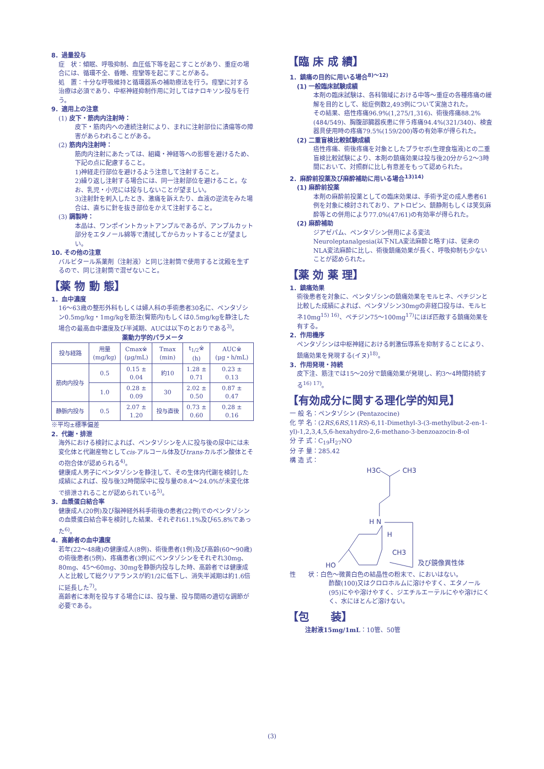8．過量投与
症　状：傾眠、呼吸抑制、血圧低下等を起こすことがあり、重症の場合には、循環不全、昏睡、痙攣等を起こすことがある。
処　置：十分な呼吸維持と循環器系の補助療法を行う。痙攣に対する治療は必須であり、中枢神経抑制作用に対してはナロキソン投与を行う。
9．適用上の注意
(1) 皮下・筋肉内注射時：
皮下・筋肉内への連続注射により、まれに注射部位に潰瘍等の障害があらわれることがある。
(2) 筋肉内注射時：
筋肉内注射にあたっては、組織・神経等への影響を避けるため、下記の点に配慮すること。
1)神経走行部位を避けるよう注意して注射すること。
2)繰り返し注射する場合には、同一注射部位を避けること。なお、乳児・小児には投与しないことが望ましい。
3)注射針を刺入したとき、激痛を訴えたり、血液の逆流をみた場合は、直ちに針を抜き部位をかえて注射すること。
(3) 調製時：
本品は、ワンポイントカットアンプルであるが、アンプルカット部分をエタノール綿等で清拭してからカットすることが望ましい。
10. その他の注意
バルビタール系薬剤（注射液）と同じ注射筒で使用すると沈殿を生ずるので、同じ注射筒で混ぜないこと。
【薬 物 動 態】
1．血中濃度
16～63歳の整形外科もしくは婦人科の手術患者30名に、ペンタゾシン0.5mg/kg・1mg/kgを筋注(臀筋内)もしくは0.5mg/kgを静注した場合の最高血中濃度及び半減期、AUCは以下のとおりである<sup>3)</sup>。
薬動力学的パラメータ
| 投与経路 | 用量 (mg/kg) | Cmax※ (μg/mL) | Tmax (min) | t<sub>1/2</sub>※ (h) | AUC※ (μg・h/mL) |
| --- | --- | --- | --- | --- | --- |
| 筋肉内投与 | 0.5 | 0.15 ± 0.04 | 約10 | 1.28 ± 0.71 | 0.23 ± 0.13 |
| | 1.0 | 0.28 ± 0.09 | 30 | 2.02 ± 0.50 | 0.87 ± 0.47 |
| 静脈内投与 | 0.5 | 2.07 ± 1.20 | 投与直後 | 0.73 ± 0.60 | 0.28 ± 0.16 |
※平均±標準偏差
2．代謝・排泄
海外における検討によれば、ペンタゾシンを人に投与後の尿中には未変化体と代謝産物としてcis-アルコール体及びtrans-カルボン酸体とその抱合体が認められる<sup>4)</sup>。
健康成人男子にペンタゾシンを静注して、その生体内代謝を検討した成績によれば、投与後32時間尿中に投与量の8.4～24.0%が未変化体で排泄されることが認められている<sup>5)</sup>。
3．血漿蛋白結合率
健康成人(20例)及び脳神経外科手術後の患者(22例)でのペンタゾシンの血漿蛋白結合率を検討した結果、それぞれ61.1%及び65.8%であった<sup>6)</sup>。
4．高齢者の血中濃度
若年(22～48歳)の健康成人(8例)、術後患者(1例)及び高齢(60～90歳)の術後患者(5例)、疼痛患者(3例)にペンタゾシンをそれぞれ30mg、80mg、45～60mg、30mgを静脈内投与した時、高齢者では健康成人と比較して総クリアランスが約1/2に低下し、消失半減期は約1.6倍に延長した<sup>7)</sup>。
高齢者に本剤を投与する場合には、投与量、投与間隔の適切な調節が必要である。
【臨 床 成 績】
1．鎮痛の目的に用いる場合<sup>8)～12)</sup>
(1) 一般臨床試験成績
本剤の臨床試験は、各科領域における中等～重症の各種疼痛の緩解を目的として、総症例数2,493例について実施された。
その結果、癌性疼痛96.9%(1,275/1,316)、術後疼痛88.2%(484/549)、胸腹部臓器疾患に伴う疼痛94.4%(321/340)、検査器具使用時の疼痛79.5%(159/200)等の有効率が得られた。
(2) 二重盲検比較試験成績
癌性疼痛、術後疼痛を対象としたプラセボ(生理食塩液)との二重盲検比較試験により、本剤の鎮痛効果は投与後20分から2～3時間において、対照群に比し有意差をもって認められた。
2．麻酔前投薬及び麻酔補助に用いる場合<sup>13)14)</sup>
(1) 麻酔前投薬
本剤の麻酔前投薬としての臨床効果は、手術予定の成人患者61例を対象に検討されており、アトロピン、鎮静剤もしくは笑気麻酔等との併用により77.0%(47/61)の有効率が得られた。
(2) 麻酔補助
ジアゼパム、ペンタゾシン併用による変法Neuroleptanalgesia(以下NLA変法麻酔と略す)は、従来のNLA変法麻酔に比し、術後鎮痛効果が長く、呼吸抑制も少ないことが認められた。
【薬 効 薬 理】
1．鎮痛効果
術後患者を対象に、ペンタゾシンの鎮痛効果をモルヒネ、ペチジンと比較した成績によれば、ペンタゾシン30mgの非経口投与は、モルヒネ10mg<sup>15) 16)</sup>、ペチジン75～100mg<sup>17)</sup>にほぼ匹敵する鎮痛効果を有する。
2．作用機序
ペンタゾシンは中枢神経における刺激伝導系を抑制することにより、鎮痛効果を発現する(イヌ)<sup>18)</sup>。
3．作用発現・持続
皮下注、筋注では15～20分で鎮痛効果が発現し、約3～4時間持続する<sup>16) 17)</sup>。
【有効成分に関する理化学的知見】
一 般 名：ペンタゾシン (Pentazocine)
化 学 名：(2RS,6RS,11RS)-6,11-Dimethyl-3-(3-methylbut-2-en-1-yl)-1,2,3,4,5,6-hexahydro-2,6-methano-3-benzoazocin-8-ol
分 子 式：C<sub>19</sub>H<sub>27</sub>NO
分 子 量：285.42
構 造 式：
H3C
CH3
H N
H
CH3
HO
及び鏡像異性体
性　　状：白色～微黄白色の結晶性の粉末で、においはない。
酢酸(100)又はクロロホルムに溶けやすく、エタノール(95)にやや溶けやすく、ジエチルエーテルにやや溶けにくく、水にほとんど溶けない。
【包　　装】
注射液15mg/1mL：10管、50管
(3)